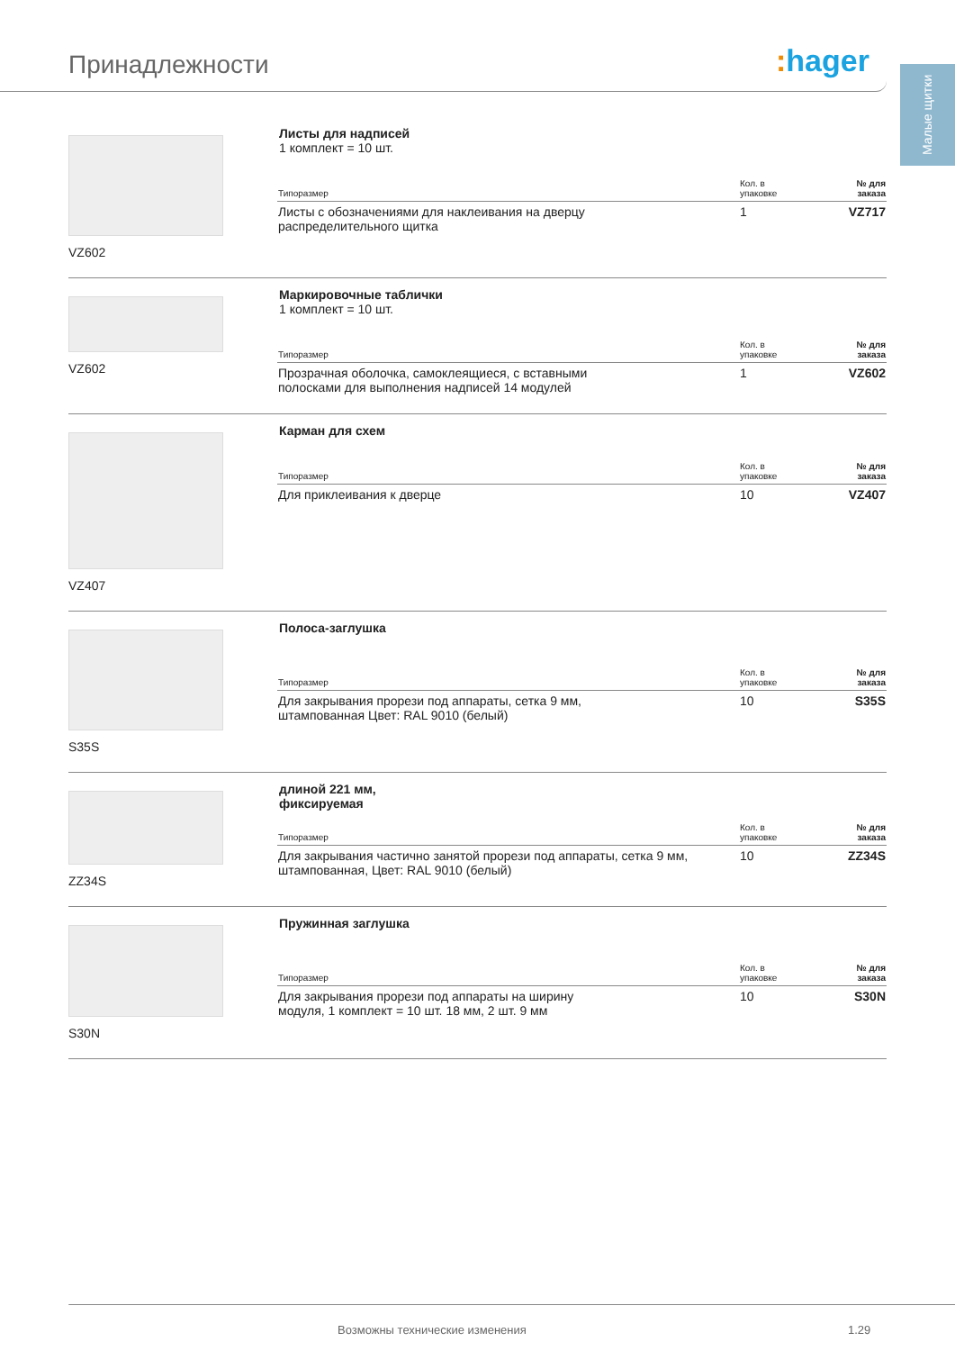Принадлежности : hager
Малые щитки
VZ602 Листы для надписей
1 комплект = 10 шт.
| Типоразмер | Кол. в упаковке | № для заказа |
| --- | --- | --- |
| Листы с обозначениями для наклеивания на дверцу распределительного щитка | 1 | VZ717 |
VZ602 Маркировочные таблички
1 комплект = 10 шт.
| Типоразмер | Кол. в упаковке | № для заказа |
| --- | --- | --- |
| Прозрачная оболочка, самоклеящиеся, с вставными полосками для выполнения надписей 14 модулей | 1 | VZ602 |
VZ407 Карман для схем
| Типоразмер | Кол. в упаковке | № для заказа |
| --- | --- | --- |
| Для приклеивания к дверце | 10 | VZ407 |
S35S Полоса-заглушка
| Типоразмер | Кол. в упаковке | № для заказа |
| --- | --- | --- |
| Для закрывания прорези под аппараты, сетка 9 мм, штампованная Цвет: RAL 9010 (белый) | 10 | S35S |
ZZ34S длиной 221 мм,
фиксируемая
| Типоразмер | Кол. в упаковке | № для заказа |
| --- | --- | --- |
| Для закрывания частично занятой прорези под аппараты, сетка 9 мм, штампованная, Цвет: RAL 9010 (белый) | 10 | ZZ34S |
S30N Пружинная заглушка
| Типоразмер | Кол. в упаковке | № для заказа |
| --- | --- | --- |
| Для закрывания прорези под аппараты на ширину модуля, 1 комплект = 10 шт. 18 мм, 2 шт. 9 мм | 10 | S30N |
Возможны технические изменения 1.29